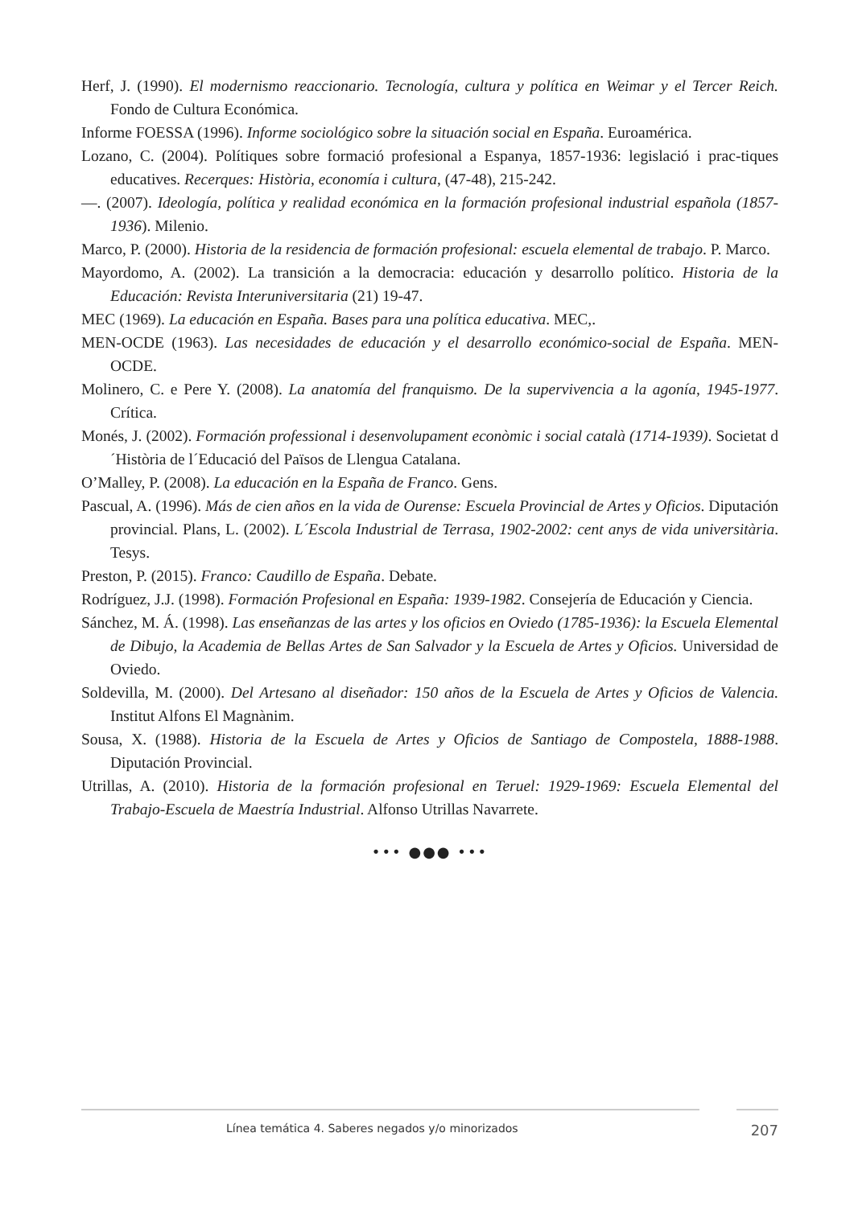Herf, J. (1990). El modernismo reaccionario. Tecnología, cultura y política en Weimar y el Tercer Reich. Fondo de Cultura Económica.
Informe FOESSA (1996). Informe sociológico sobre la situación social en España. Euroamérica.
Lozano, C. (2004). Polítiques sobre formació profesional a Espanya, 1857-1936: legislació i prac-tiques educatives. Recerques: Història, economía i cultura, (47-48), 215-242.
—. (2007). Ideología, política y realidad económica en la formación profesional industrial española (1857-1936). Milenio.
Marco, P. (2000). Historia de la residencia de formación profesional: escuela elemental de trabajo. P. Marco.
Mayordomo, A. (2002). La transición a la democracia: educación y desarrollo político. Historia de la Educación: Revista Interuniversitaria (21) 19-47.
MEC (1969). La educación en España. Bases para una política educativa. MEC,.
MEN-OCDE (1963). Las necesidades de educación y el desarrollo económico-social de España. MEN-OCDE.
Molinero, C. e Pere Y. (2008). La anatomía del franquismo. De la supervivencia a la agonía, 1945-1977. Crítica.
Monés, J. (2002). Formación professional i desenvolupament econòmic i social català (1714-1939). Societat d´Història de l´Educació del Països de Llengua Catalana.
O’Malley, P. (2008). La educación en la España de Franco. Gens.
Pascual, A. (1996). Más de cien años en la vida de Ourense: Escuela Provincial de Artes y Oficios. Diputación provincial. Plans, L. (2002). L´Escola Industrial de Terrasa, 1902-2002: cent anys de vida universitària. Tesys.
Preston, P. (2015). Franco: Caudillo de España. Debate.
Rodríguez, J.J. (1998). Formación Profesional en España: 1939-1982. Consejería de Educación y Ciencia.
Sánchez, M. Á. (1998). Las enseñanzas de las artes y los oficios en Oviedo (1785-1936): la Escuela Elemental de Dibujo, la Academia de Bellas Artes de San Salvador y la Escuela de Artes y Oficios. Universidad de Oviedo.
Soldevilla, M. (2000). Del Artesano al diseñador: 150 años de la Escuela de Artes y Oficios de Valencia. Institut Alfons El Magnànim.
Sousa, X. (1988). Historia de la Escuela de Artes y Oficios de Santiago de Compostela, 1888-1988. Diputación Provincial.
Utrillas, A. (2010). Historia de la formación profesional en Teruel: 1929-1969: Escuela Elemental del Trabajo-Escuela de Maestría Industrial. Alfonso Utrillas Navarrete.
••• ●●● •••
Línea temática 4. Saberes negados y/o minorizados 207